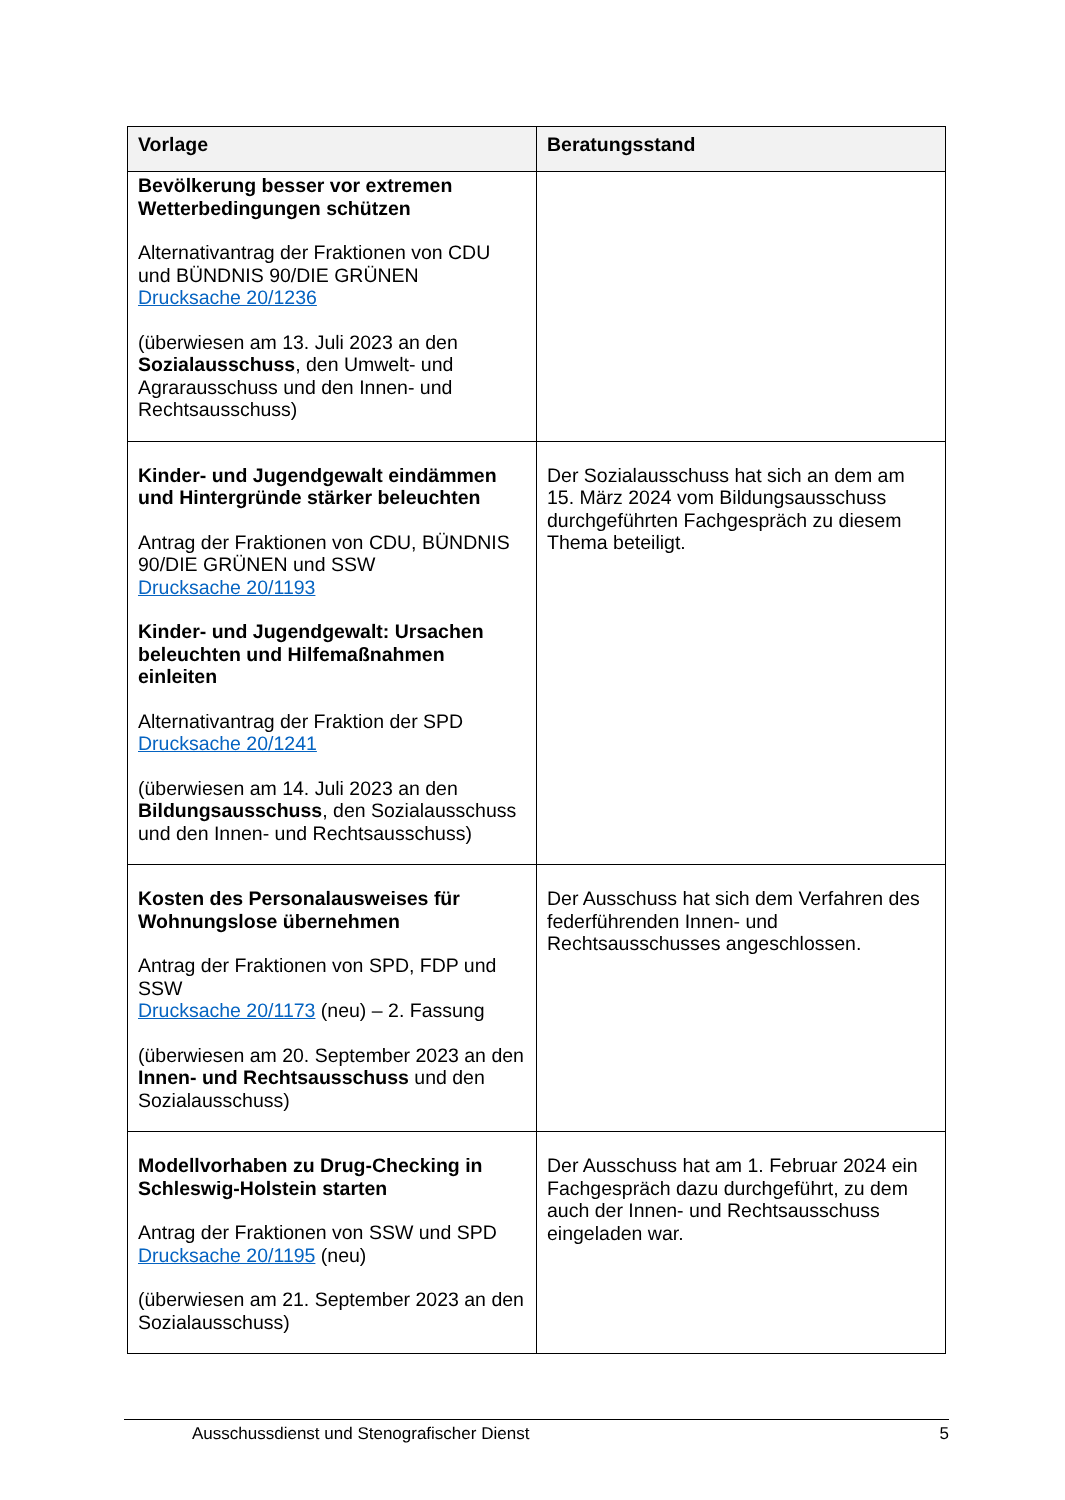| Vorlage | Beratungsstand |
| --- | --- |
| Bevölkerung besser vor extremen Wetterbedingungen schützen Alternativantrag der Fraktionen von CDU und BÜNDNIS 90/DIE GRÜNEN Drucksache 20/1236 (überwiesen am 13. Juli 2023 an den Sozialausschuss , den Umwelt- und Agrarausschuss und den Innen- und Rechtsausschuss) | |
| Kinder- und Jugendgewalt eindämmen und Hintergründe stärker beleuchten Antrag der Fraktionen von CDU, BÜNDNIS 90/DIE GRÜNEN und SSW Drucksache 20/1193 Kinder- und Jugendgewalt: Ursachen beleuchten und Hilfemaßnahmen einleiten Alternativantrag der Fraktion der SPD Drucksache 20/1241 (überwiesen am 14. Juli 2023 an den Bildungsausschuss , den Sozialausschuss und den Innen- und Rechtsausschuss) | Der Sozialausschuss hat sich an dem am 15. März 2024 vom Bildungsausschuss durchgeführten Fachgespräch zu diesem Thema beteiligt. |
| Kosten des Personalausweises für Wohnungslose übernehmen Antrag der Fraktionen von SPD, FDP und SSW Drucksache 20/1173 (neu) – 2. Fassung (überwiesen am 20. September 2023 an den Innen- und Rechtsausschuss und den Sozialausschuss) | Der Ausschuss hat sich dem Verfahren des federführenden Innen- und Rechtsausschusses angeschlossen. |
| Modellvorhaben zu Drug-Checking in Schleswig-Holstein starten Antrag der Fraktionen von SSW und SPD Drucksache 20/1195 (neu) (überwiesen am 21. September 2023 an den Sozialausschuss) | Der Ausschuss hat am 1. Februar 2024 ein Fachgespräch dazu durchgeführt, zu dem auch der Innen- und Rechtsausschuss eingeladen war. |
Ausschussdienst und Stenografischer Dienst 5